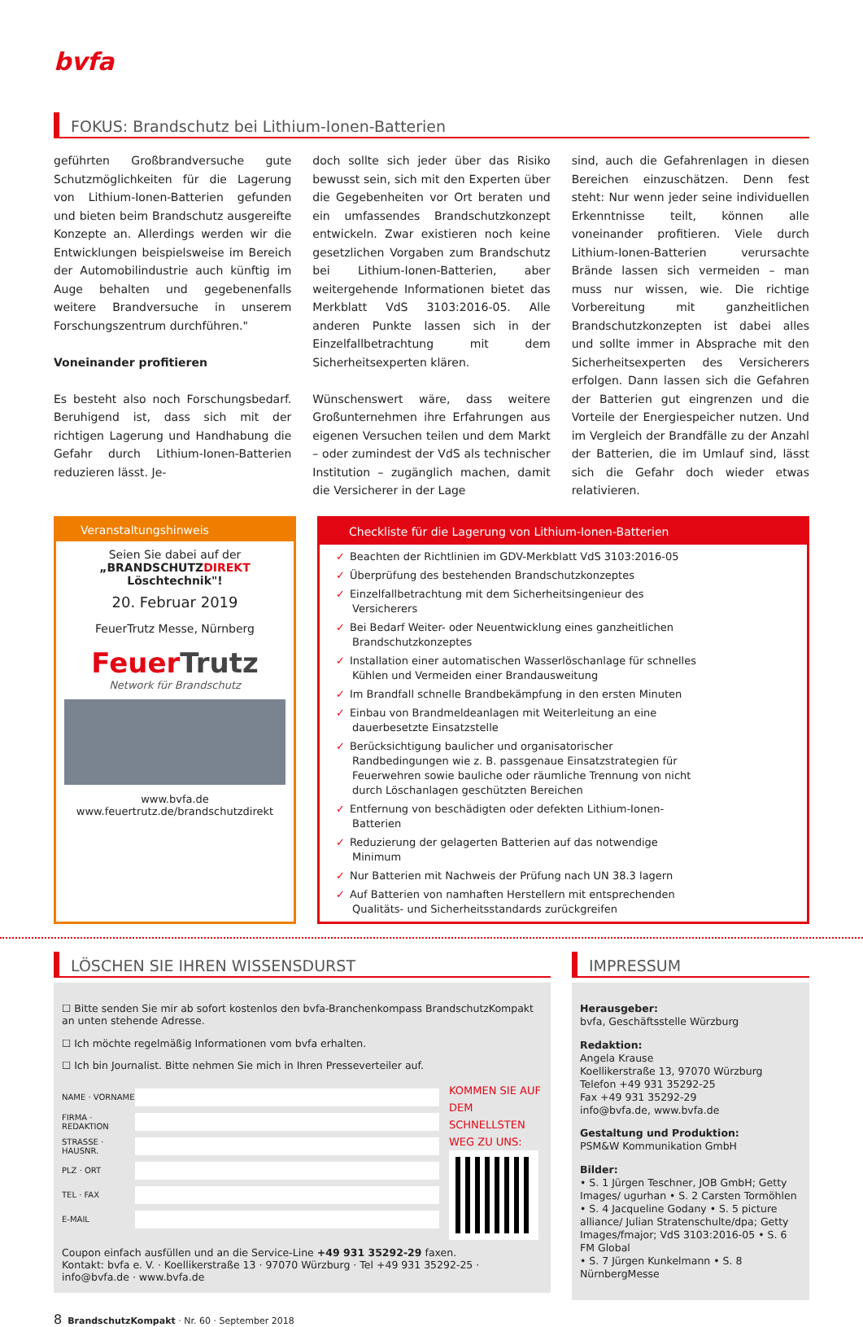bvfa
FOKUS: Brandschutz bei Lithium-Ionen-Batterien
geführten Großbrandversuche gute Schutzmöglichkeiten für die Lagerung von Lithium-Ionen-Batterien gefunden und bieten beim Brandschutz ausgereifte Konzepte an. Allerdings werden wir die Entwicklungen beispielsweise im Bereich der Automobilindustrie auch künftig im Auge behalten und gegebenenfalls weitere Brandversuche in unserem Forschungszentrum durchführen."
Voneinander profitieren
Es besteht also noch Forschungsbedarf. Beruhigend ist, dass sich mit der richtigen Lagerung und Handhabung die Gefahr durch Lithium-Ionen-Batterien reduzieren lässt. Je-
doch sollte sich jeder über das Risiko bewusst sein, sich mit den Experten über die Gegebenheiten vor Ort beraten und ein umfassendes Brandschutzkonzept entwickeln. Zwar existieren noch keine gesetzlichen Vorgaben zum Brandschutz bei Lithium-Ionen-Batterien, aber weitergehende Informationen bietet das Merkblatt VdS 3103:2016-05. Alle anderen Punkte lassen sich in der Einzelfallbetrachtung mit dem Sicherheitsexperten klären.
Wünschenswert wäre, dass weitere Großunternehmen ihre Erfahrungen aus eigenen Versuchen teilen und dem Markt – oder zumindest der VdS als technischer Institution – zugänglich machen, damit die Versicherer in der Lage
sind, auch die Gefahrenlagen in diesen Bereichen einzuschätzen. Denn fest steht: Nur wenn jeder seine individuellen Erkenntnisse teilt, können alle voneinander profitieren. Viele durch Lithium-Ionen-Batterien verursachte Brände lassen sich vermeiden – man muss nur wissen, wie. Die richtige Vorbereitung mit ganzheitlichen Brandschutzkonzepten ist dabei alles und sollte immer in Absprache mit den Sicherheitsexperten des Versicherers erfolgen. Dann lassen sich die Gefahren der Batterien gut eingrenzen und die Vorteile der Energiespeicher nutzen. Und im Vergleich der Brandfälle zu der Anzahl der Batterien, die im Umlauf sind, lässt sich die Gefahr doch wieder etwas relativieren.
Veranstaltungshinweis
Seien Sie dabei auf der
„BRANDSCHUTZDIREKT Löschtechnik"!
20. Februar 2019
FeuerTrutz Messe, Nürnberg
FeuerTrutz
Network für Brandschutz
www.bvfa.de
www.feuertrutz.de/brandschutzdirekt
Checkliste für die Lagerung von Lithium-Ionen-Batterien
✓ Beachten der Richtlinien im GDV-Merkblatt VdS 3103:2016-05
✓ Überprüfung des bestehenden Brandschutzkonzeptes
✓ Einzelfallbetrachtung mit dem Sicherheitsingenieur des Versicherers
✓ Bei Bedarf Weiter- oder Neuentwicklung eines ganzheitlichen Brandschutzkonzeptes
✓ Installation einer automatischen Wasserlöschanlage für schnelles Kühlen und Vermeiden einer Brandausweitung
✓ Im Brandfall schnelle Brandbekämpfung in den ersten Minuten
✓ Einbau von Brandmeldeanlagen mit Weiterleitung an eine dauerbesetzte Einsatzstelle
✓ Berücksichtigung baulicher und organisatorischer Randbedingungen wie z. B. passgenaue Einsatzstrategien für Feuerwehren sowie bauliche oder räumliche Trennung von nicht durch Löschanlagen geschützten Bereichen
✓ Entfernung von beschädigten oder defekten Lithium-Ionen-Batterien
✓ Reduzierung der gelagerten Batterien auf das notwendige Minimum
✓ Nur Batterien mit Nachweis der Prüfung nach UN 38.3 lagern
✓ Auf Batterien von namhaften Herstellern mit entsprechenden Qualitäts- und Sicherheitsstandards zurückgreifen
LÖSCHEN SIE IHREN WISSENSDURST
☐ Bitte senden Sie mir ab sofort kostenlos den bvfa-Branchenkompass BrandschutzKompakt an unten stehende Adresse.
☐ Ich möchte regelmäßig Informationen vom bvfa erhalten.
☐ Ich bin Journalist. Bitte nehmen Sie mich in Ihren Presseverteiler auf.
NAME · VORNAME
FIRMA · REDAKTION
STRASSE · HAUSNR.
PLZ · ORT
TEL · FAX
E-MAIL
KOMMEN SIE AUF DEM SCHNELLSTEN WEG ZU UNS:
Coupon einfach ausfüllen und an die Service-Line +49 931 35292-29 faxen.
Kontakt: bvfa e. V. · Koellikerstraße 13 · 97070 Würzburg · Tel +49 931 35292-25 · info@bvfa.de · www.bvfa.de
IMPRESSUM
Herausgeber:
bvfa, Geschäftsstelle Würzburg
Redaktion:
Angela Krause
Koellikerstraße 13, 97070 Würzburg
Telefon +49 931 35292-25
Fax +49 931 35292-29
info@bvfa.de, www.bvfa.de
Gestaltung und Produktion:
PSM&W Kommunikation GmbH
Bilder:
• S. 1 Jürgen Teschner, JOB GmbH; Getty Images/ ugurhan • S. 2 Carsten Tormöhlen
• S. 4 Jacqueline Godany • S. 5 picture alliance/ Julian Stratenschulte/dpa; Getty Images/fmajor; VdS 3103:2016-05 • S. 6 FM Global
• S. 7 Jürgen Kunkelmann • S. 8 NürnbergMesse
8 BrandschutzKompakt · Nr. 60 · September 2018